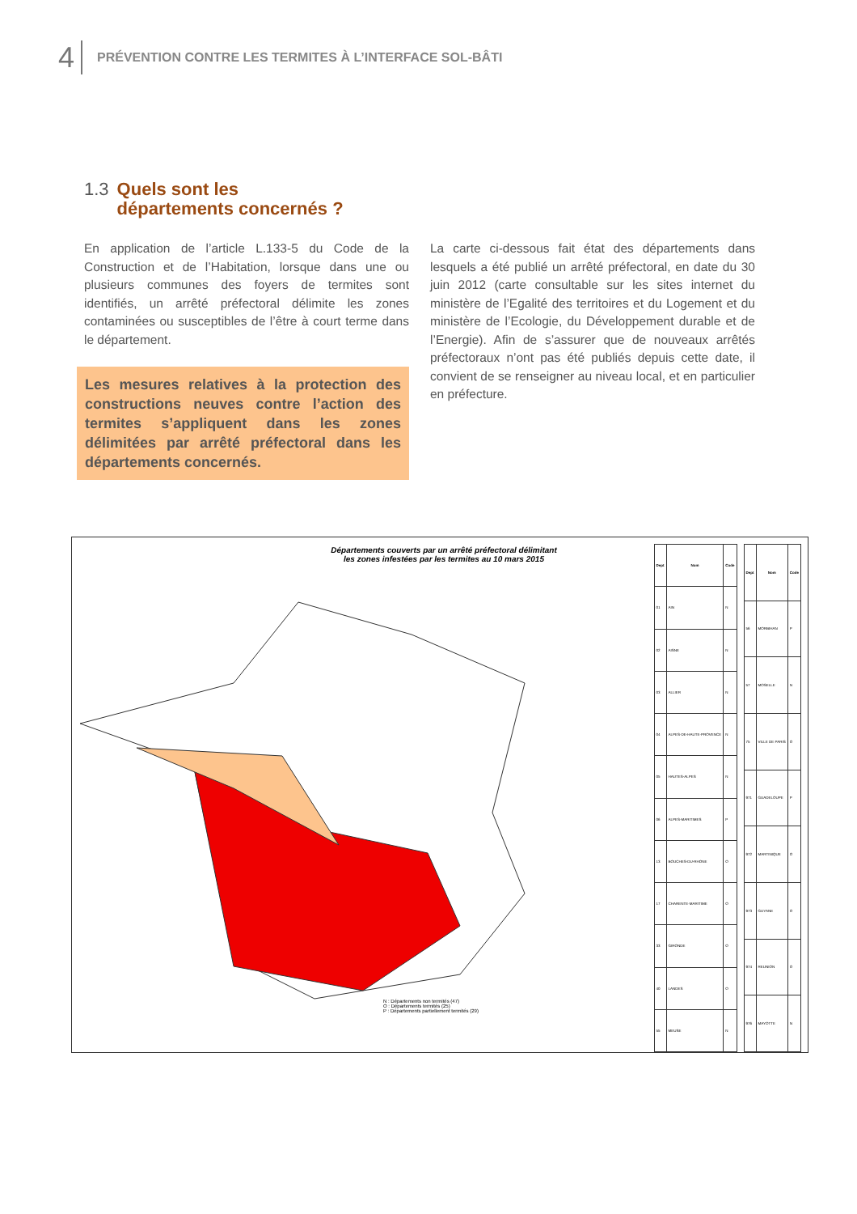4 PRÉVENTION CONTRE LES TERMITES À L’INTERFACE SOL-BÂTI
1.3 Quels sont les
départements concernés ?
En application de l’article L.133-5 du Code de la Construction et de l’Habitation, lorsque dans une ou plusieurs communes des foyers de termites sont identifiés, un arrêté préfectoral délimite les zones contaminées ou susceptibles de l’être à court terme dans le département.
Les mesures relatives à la protection des constructions neuves contre l’action des termites s’appliquent dans les zones délimitées par arrêté préfectoral dans les départements concernés.
La carte ci-dessous fait état des départements dans lesquels a été publié un arrêté préfectoral, en date du 30 juin 2012 (carte consultable sur les sites internet du ministère de l’Egalité des territoires et du Logement et du ministère de l’Ecologie, du Développement durable et de l’Energie). Afin de s’assurer que de nouveaux arrêtés préfectoraux n’ont pas été publiés depuis cette date, il convient de se renseigner au niveau local, et en particulier en préfecture.
Départements couverts par un arrêté préfectoral délimitant les zones infestées par les termites au 10 mars 2015
N : Départements non termités (47)
O : Départements termités (25)
P : Départements partiellement termités (29)
| Dept | Nom | Code |
| --- | --- | --- |
| 01 | AIN | N |
| 02 | AISNE | N |
| 03 | ALLIER | N |
| 04 | ALPES-DE-HAUTE-PROVENCE | N |
| 05 | HAUTES-ALPES | N |
| 06 | ALPES-MARITIMES | P |
| 13 | BOUCHES-DU-RHONE | O |
| 17 | CHARENTE-MARITIME | O |
| 33 | GIRONDE | O |
| 40 | LANDES | O |
| 55 | MEUSE | N |
| Dept | Nom | Code |
| --- | --- | --- |
| 56 | MORBIHAN | P |
| 57 | MOSELLE | N |
| 75 | VILLE DE PARIS | O |
| 971 | GUADELOUPE | P |
| 972 | MARTINIQUE | O |
| 973 | GUYANE | O |
| 974 | REUNION | O |
| 976 | MAYOTTE | N |